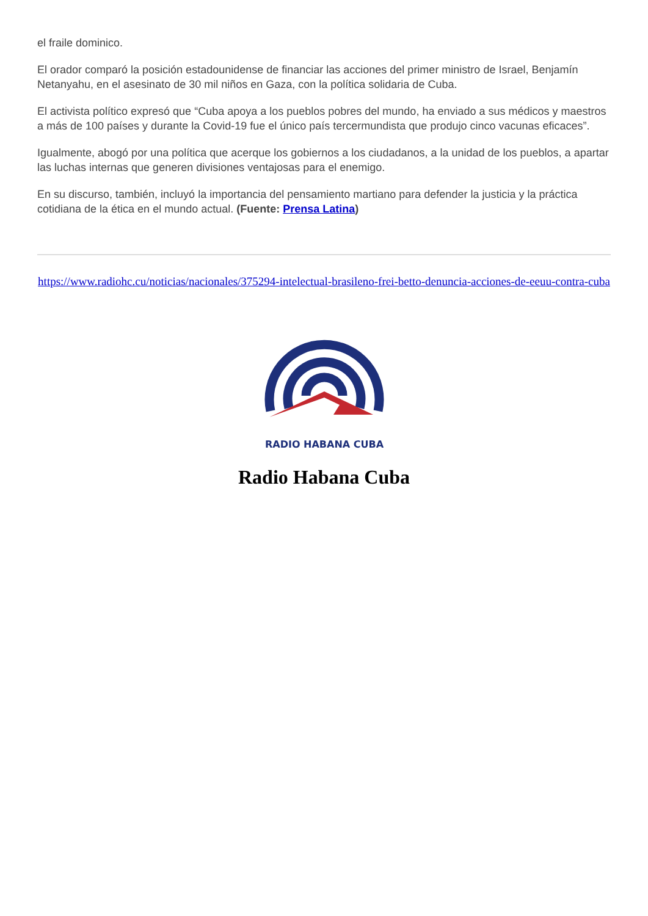el fraile dominico.
El orador comparó la posición estadounidense de financiar las acciones del primer ministro de Israel, Benjamín Netanyahu, en el asesinato de 30 mil niños en Gaza, con la política solidaria de Cuba.
El activista político expresó que “Cuba apoya a los pueblos pobres del mundo, ha enviado a sus médicos y maestros a más de 100 países y durante la Covid-19 fue el único país tercermundista que produjo cinco vacunas eficaces”.
Igualmente, abogó por una política que acerque los gobiernos a los ciudadanos, a la unidad de los pueblos, a apartar las luchas internas que generen divisiones ventajosas para el enemigo.
En su discurso, también, incluyó la importancia del pensamiento martiano para defender la justicia y la práctica cotidiana de la ética en el mundo actual. (Fuente: Prensa Latina)
https://www.radiohc.cu/noticias/nacionales/375294-intelectual-brasileno-frei-betto-denuncia-acciones-de-eeuu-contra-cuba
RADIO HABANA CUBA
Radio Habana Cuba